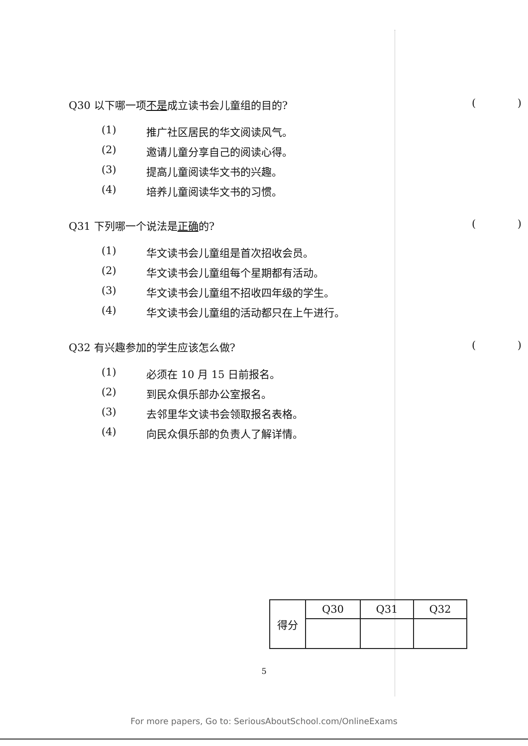Q30 以下哪一项不是成立读书会儿童组的目的? ()
(1) 推广社区居民的华文阅读风气。
(2) 邀请儿童分享自己的阅读心得。
(3) 提高儿童阅读华文书的兴趣。
(4) 培养儿童阅读华文书的习惯。
Q31 下列哪一个说法是正确的? ()
(1) 华文读书会儿童组是首次招收会员。
(2) 华文读书会儿童组每个星期都有活动。
(3) 华文读书会儿童组不招收四年级的学生。
(4) 华文读书会儿童组的活动都只在上午进行。
Q32 有兴趣参加的学生应该怎么做? ()
(1) 必须在 10 月 15 日前报名。
(2) 到民众俱乐部办公室报名。
(3) 去邻里华文读书会领取报名表格。
(4) 向民众俱乐部的负责人了解详情。
| 得分 | Q30 | Q31 | Q32 |
5
For more papers, Go to: SeriousAboutSchool.com/OnlineExams